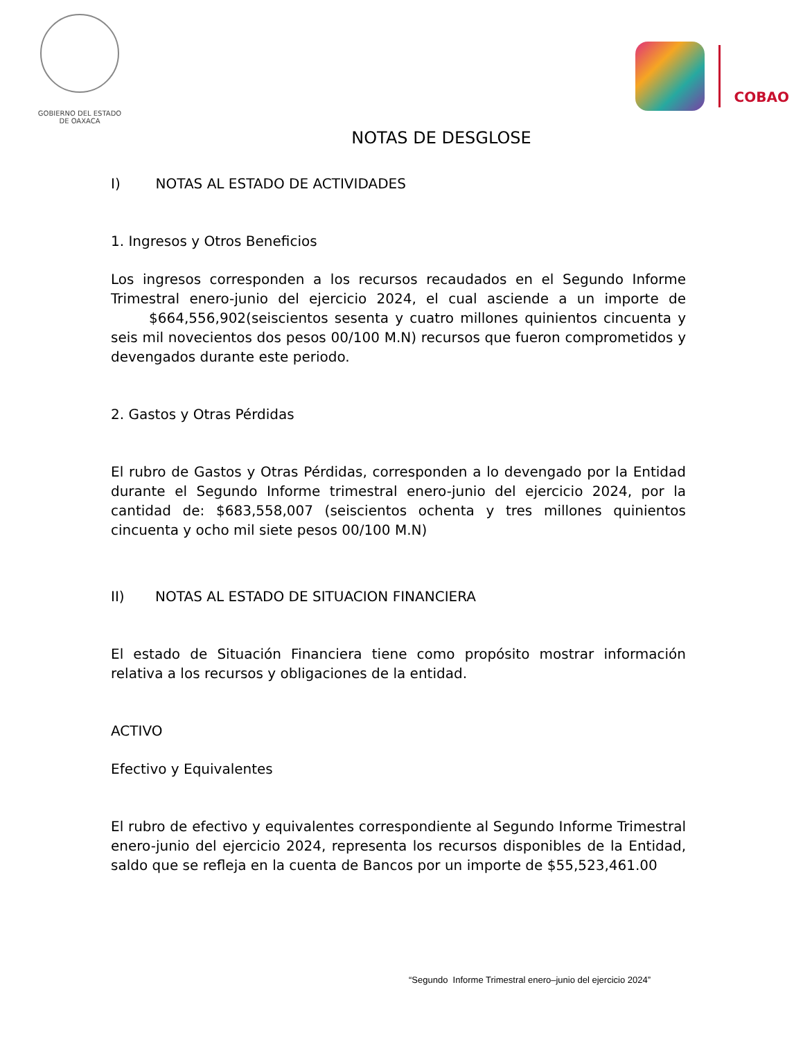GOBIERNO DEL ESTADO
DE OAXACA
COBAO
NOTAS DE DESGLOSE
I) NOTAS AL ESTADO DE ACTIVIDADES
1. Ingresos y Otros Beneficios
Los ingresos corresponden a los recursos recaudados en el Segundo Informe Trimestral enero-junio del ejercicio 2024, el cual asciende a un importe de $664,556,902(seiscientos sesenta y cuatro millones quinientos cincuenta y seis mil novecientos dos pesos 00/100 M.N) recursos que fueron comprometidos y devengados durante este periodo.
2. Gastos y Otras Pérdidas
El rubro de Gastos y Otras Pérdidas, corresponden a lo devengado por la Entidad durante el Segundo Informe trimestral enero-junio del ejercicio 2024, por la cantidad de: $683,558,007 (seiscientos ochenta y tres millones quinientos cincuenta y ocho mil siete pesos 00/100 M.N)
II) NOTAS AL ESTADO DE SITUACION FINANCIERA
El estado de Situación Financiera tiene como propósito mostrar información relativa a los recursos y obligaciones de la entidad.
ACTIVO
Efectivo y Equivalentes
El rubro de efectivo y equivalentes correspondiente al Segundo Informe Trimestral enero-junio del ejercicio 2024, representa los recursos disponibles de la Entidad, saldo que se refleja en la cuenta de Bancos por un importe de $55,523,461.00
“Segundo Informe Trimestral enero–junio del ejercicio 2024”